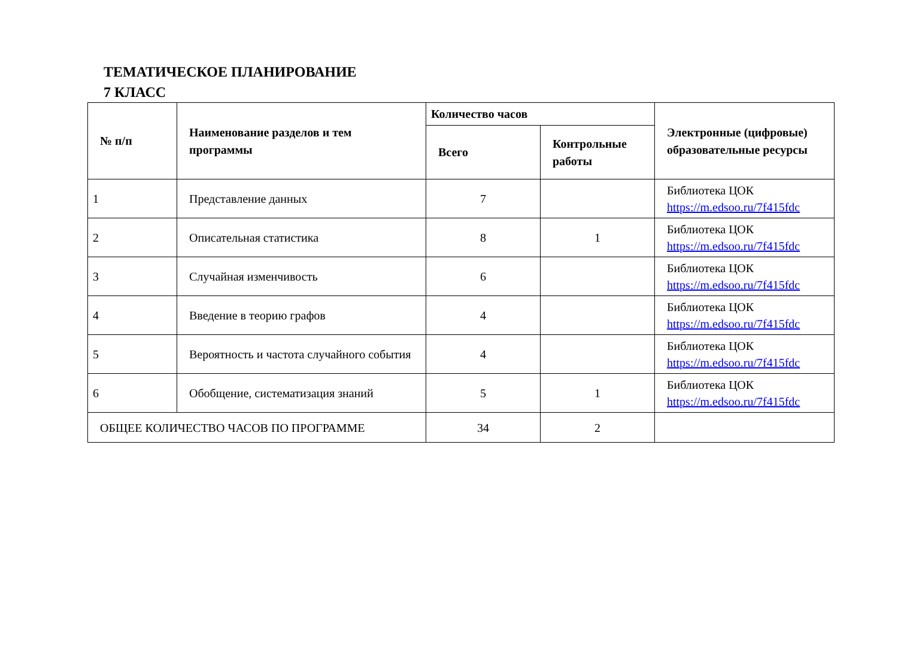ТЕМАТИЧЕСКОЕ ПЛАНИРОВАНИЕ
7 КЛАСС
| № п/п | Наименование разделов и тем программы | Количество часов | | Электронные (цифровые) образовательные ресурсы |
| --- | --- | --- | --- | --- |
| | | Всего | Контрольные работы | |
| 1 | Представление данных | 7 | | Библиотека ЦОК https://m.edsoo.ru/7f415fdc |
| 2 | Описательная статистика | 8 | 1 | Библиотека ЦОК https://m.edsoo.ru/7f415fdc |
| 3 | Случайная изменчивость | 6 | | Библиотека ЦОК https://m.edsoo.ru/7f415fdc |
| 4 | Введение в теорию графов | 4 | | Библиотека ЦОК https://m.edsoo.ru/7f415fdc |
| 5 | Вероятность и частота случайного события | 4 | | Библиотека ЦОК https://m.edsoo.ru/7f415fdc |
| 6 | Обобщение, систематизация знаний | 5 | 1 | Библиотека ЦОК https://m.edsoo.ru/7f415fdc |
| ОБЩЕЕ КОЛИЧЕСТВО ЧАСОВ ПО ПРОГРАММЕ | | 34 | 2 | |